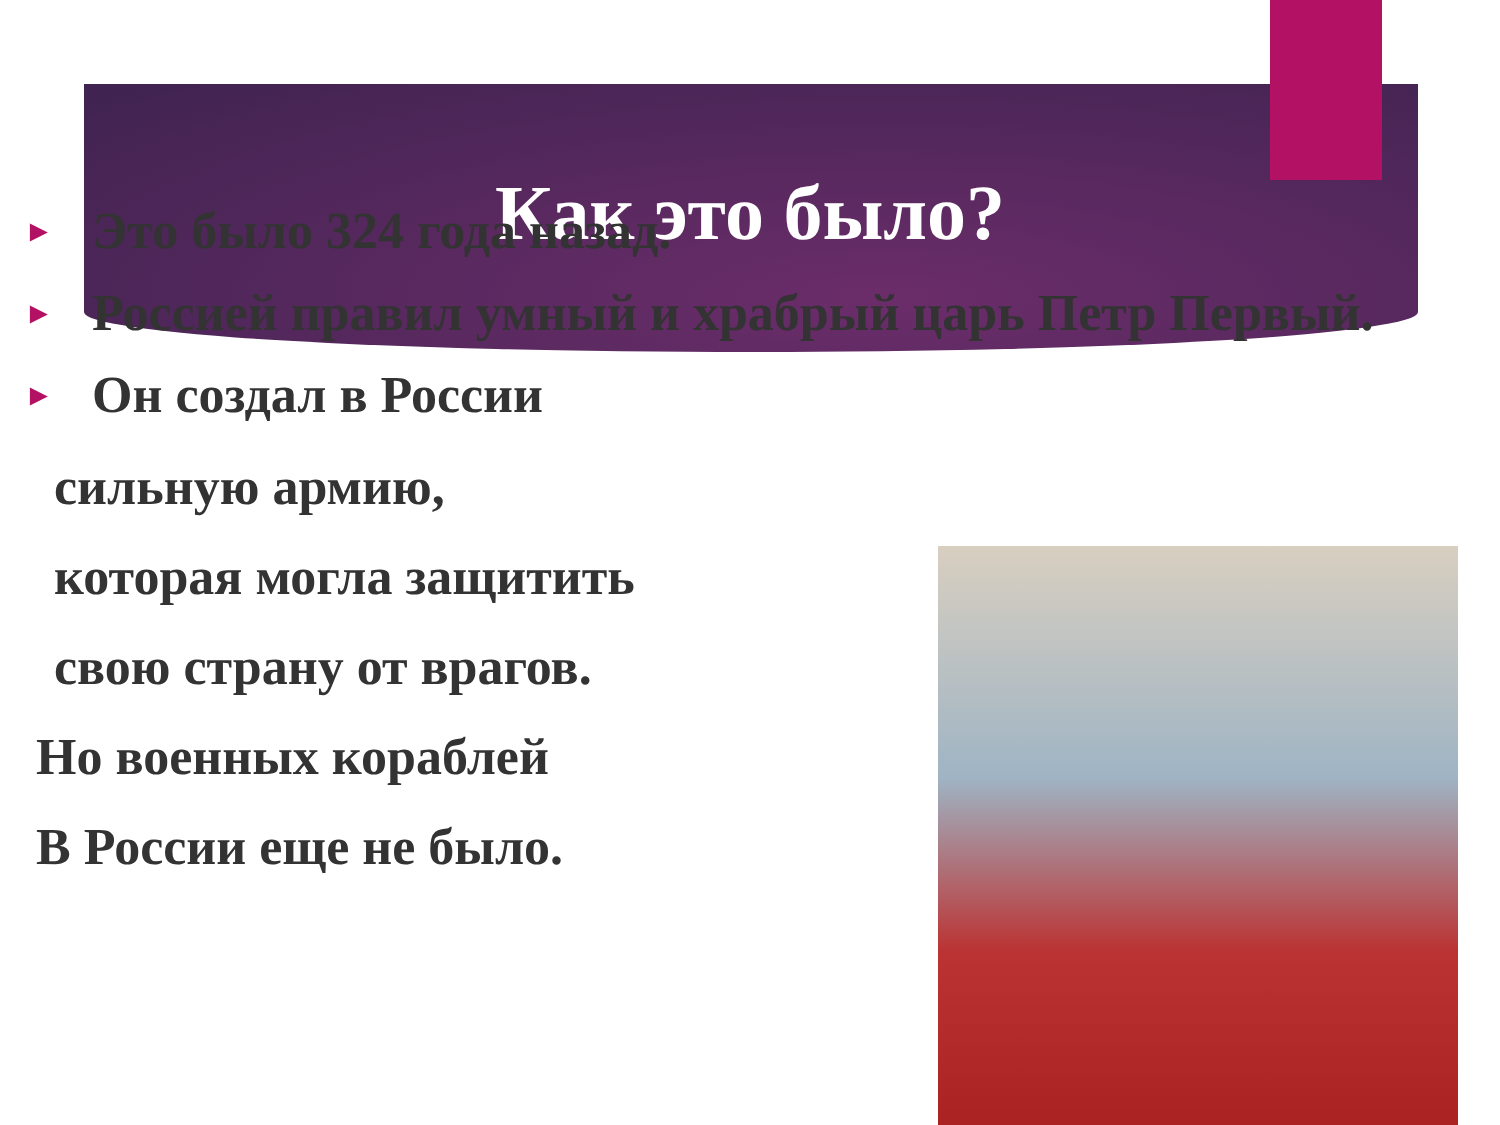Как это было?
► Это было 324 года назад.
► Россией правил умный и храбрый царь Петр Первый.
► Он создал в России
сильную армию,
которая могла защитить
свою страну от врагов.
Но военных кораблей
В России еще не было.